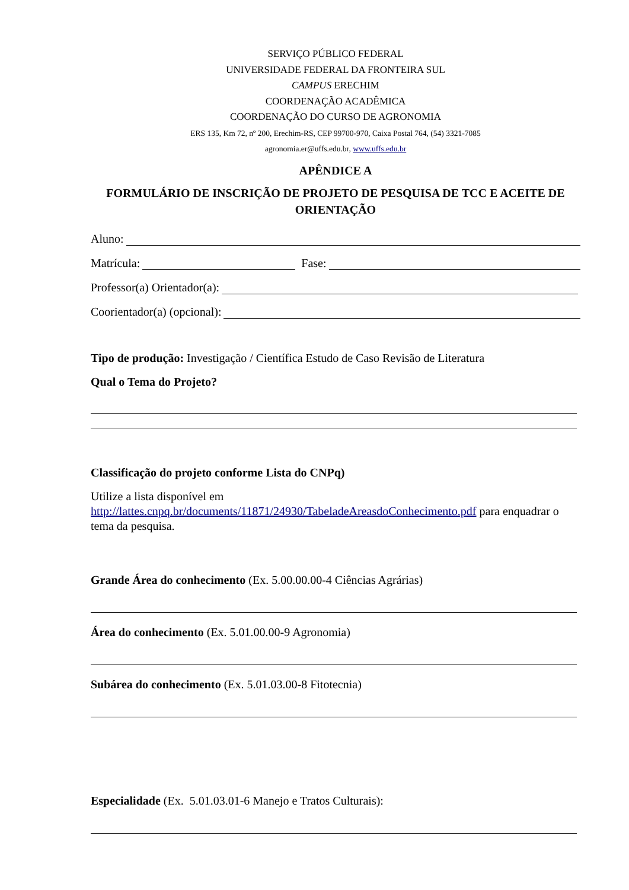SERVIÇO PÚBLICO FEDERAL
UNIVERSIDADE FEDERAL DA FRONTEIRA SUL
CAMPUS ERECHIM
COORDENAÇÃO ACADÊMICA
COORDENAÇÃO DO CURSO DE AGRONOMIA
ERS 135, Km 72, nº 200, Erechim-RS, CEP 99700-970, Caixa Postal 764, (54) 3321-7085
agronomia.er@uffs.edu.br, www.uffs.edu.br
APÊNDICE A
FORMULÁRIO DE INSCRIÇÃO DE PROJETO DE PESQUISA DE TCC E ACEITE DE ORIENTAÇÃO
Aluno:
Matrícula: Fase:
Professor(a) Orientador(a):
Coorientador(a) (opcional):
Tipo de produção: Investigação / Científica Estudo de Caso Revisão de Literatura
Qual o Tema do Projeto?
Classificação do projeto conforme Lista do CNPq)
Utilize a lista disponível em
http://lattes.cnpq.br/documents/11871/24930/TabeladeAreasdoConhecimento.pdf para enquadrar o tema da pesquisa.
Grande Área do conhecimento (Ex. 5.00.00.00-4 Ciências Agrárias)
Área do conhecimento (Ex. 5.01.00.00-9 Agronomia)
Subárea do conhecimento (Ex. 5.01.03.00-8 Fitotecnia)
Especialidade (Ex. 5.01.03.01-6 Manejo e Tratos Culturais):